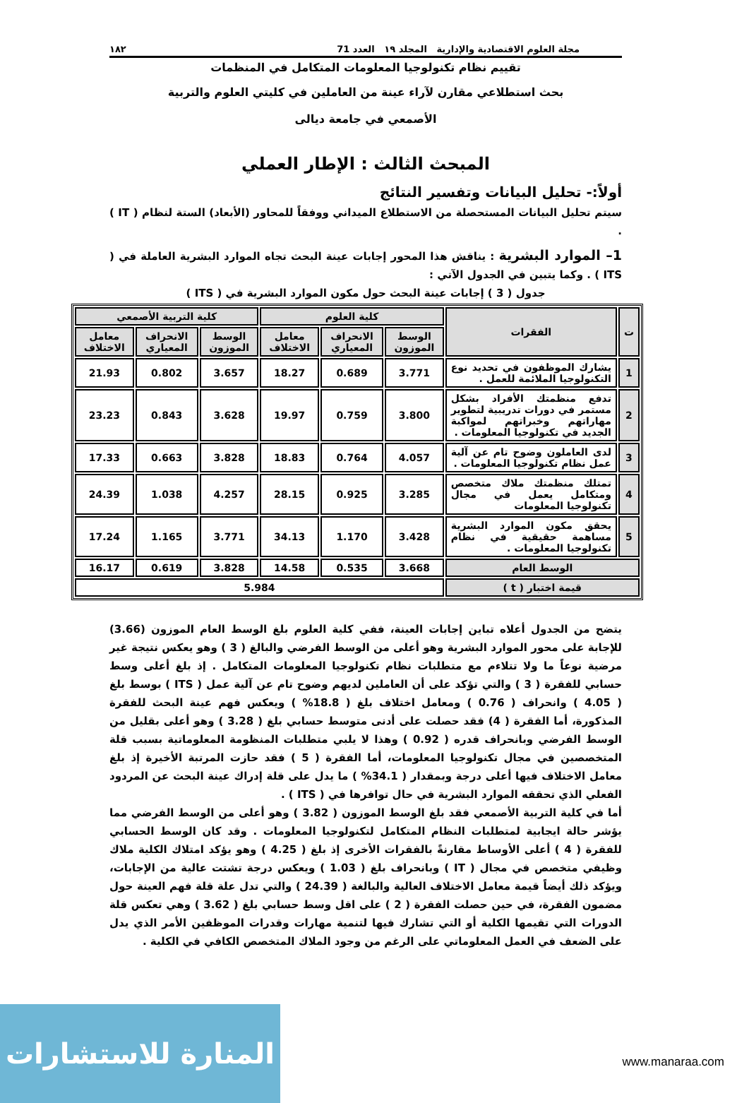مجلة العلوم الاقتصادية والإدارية المجلد ١٩ العدد 71 ١٨٢
تقييم نظام تكنولوجيا المعلومات المتكامل في المنظمات
بحث استطلاعي مقارن لآراء عينة من العاملين في كليتي العلوم والتربية
الأصمعي في جامعة ديالى
المبحث الثالث : الإطار العملي
أولاً:- تحليل البيانات وتفسير النتائج
سيتم تحليل البيانات المستحصلة من الاستطلاع الميداني ووفقاً للمحاور (الأبعاد) الستة لنظام ( IT ) .
1– الموارد البشرية : يناقش هذا المحور إجابات عينة البحث تجاه الموارد البشرية العاملة في ( ITS ) . وكما يتبين في الجدول الآتي :
جدول ( 3 ) إجابات عينة البحث حول مكون الموارد البشرية في ( ITS )
| ت | الفقرات | كلية العلوم | | | كلية التربية الأصمعي | | |
| --- | --- | --- | --- | --- | --- | --- | --- |
| | | الوسط الموزون | الانحراف المعياري | معامل الاختلاف | الوسط الموزون | الانحراف المعياري | معامل الاختلاف |
| 1 | يشارك الموظفون في تحديد نوع التكنولوجيا الملائمة للعمل . | 3.771 | 0.689 | 18.27 | 3.657 | 0.802 | 21.93 |
| 2 | تدفع منظمتك الأفراد بشكل مستمر في دورات تدريبية لتطوير مهاراتهم وخبراتهم لمواكبة الجديد في تكنولوجيا المعلومات . | 3.800 | 0.759 | 19.97 | 3.628 | 0.843 | 23.23 |
| 3 | لدى العاملون وضوح تام عن آلية عمل نظام تكنولوجيا المعلومات . | 4.057 | 0.764 | 18.83 | 3.828 | 0.663 | 17.33 |
| 4 | تمتلك منظمتك ملاك متخصص ومتكامل يعمل في مجال تكنولوجيا المعلومات | 3.285 | 0.925 | 28.15 | 4.257 | 1.038 | 24.39 |
| 5 | يحقق مكون الموارد البشرية مساهمة حقيقية في نظام تكنولوجيا المعلومات . | 3.428 | 1.170 | 34.13 | 3.771 | 1.165 | 17.24 |
| الوسط العام | | 3.668 | 0.535 | 14.58 | 3.828 | 0.619 | 16.17 |
| قيمة اختبار ( t ) | | 5.984 | | | | | |
يتضح من الجدول أعلاه تباين إجابات العينة، ففي كلية العلوم بلغ الوسط العام الموزون (3.66) للإجابة على محور الموارد البشرية وهو أعلى من الوسط الفرضي والبالغ ( 3 ) وهو يعكس نتيجة غير مرضية نوعاً ما ولا تتلاءم مع متطلبات نظام تكنولوجيا المعلومات المتكامل . إذ بلغ أعلى وسط حسابي للفقرة ( 3 ) والتي تؤكد على أن العاملين لديهم وضوح تام عن آلية عمل ( ITS ) بوسط بلغ ( 4.05 ) وانحراف ( 0.76 ) ومعامل اختلاف بلغ ( 18.8% ) ويعكس فهم عينة البحث للفقرة المذكورة، أما الفقرة ( 4) فقد حصلت على أدنى متوسط حسابي بلغ ( 3.28 ) وهو أعلى بقليل من الوسط الفرضي وبانحراف قدره ( 0.92 ) وهذا لا يلبي متطلبات المنظومة المعلوماتية بسبب قلة المتخصصين في مجال تكنولوجيا المعلومات، أما الفقرة ( 5 ) فقد حازت المرتبة الأخيرة إذ بلغ معامل الاختلاف فيها أعلى درجة وبمقدار ( 34.1% ) ما يدل على قلة إدراك عينة البحث عن المردود الفعلي الذي تحققه الموارد البشرية في حال توافرها في ( ITS ) .
أما في كلية التربية الأصمعي فقد بلغ الوسط الموزون ( 3.82 ) وهو أعلى من الوسط الفرضي مما يؤشر حالة ايجابية لمتطلبات النظام المتكامل لتكنولوجيا المعلومات . وقد كان الوسط الحسابي للفقرة ( 4 ) أعلى الأوساط مقارنةً بالفقرات الأخرى إذ بلغ ( 4.25 ) وهو يؤكد امتلاك الكلية ملاك وظيفي متخصص في مجال ( IT ) وبانحراف بلغ ( 1.03 ) ويعكس درجة تشتت عالية من الإجابات، ويؤكد ذلك أيضاً قيمة معامل الاختلاف العالية والبالغة ( 24.39 ) والتي تدل علة قلة فهم العينة حول مضمون الفقرة، في حين حصلت الفقرة ( 2 ) على اقل وسط حسابي بلغ ( 3.62 ) وهي تعكس قلة الدورات التي تقيمها الكلية أو التي تشارك فيها لتنمية مهارات وقدرات الموظفين الأمر الذي يدل على الضعف في العمل المعلوماتي على الرغم من وجود الملاك المتخصص الكافي في الكلية .
المنارة للاستشارات
www.manaraa.com